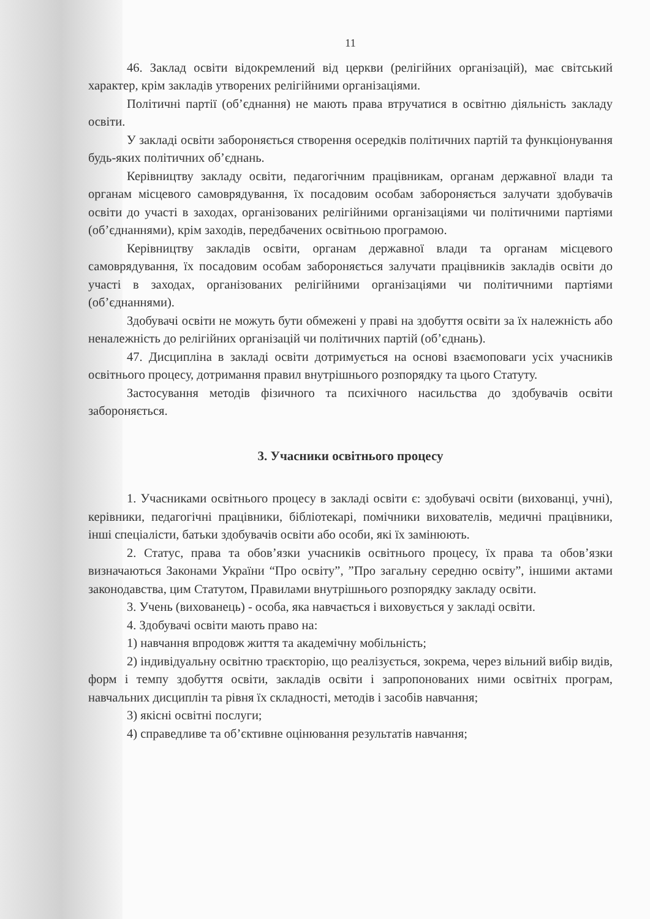11
46. Заклад освіти відокремлений від церкви (релігійних організацій), має світський характер, крім закладів утворених релігійними організаціями.
Політичні партії (об’єднання) не мають права втручатися в освітню діяльність закладу освіти.
У закладі освіти забороняється створення осередків політичних партій та функціонування будь-яких політичних об’єднань.
Керівництву закладу освіти, педагогічним працівникам, органам державної влади та органам місцевого самоврядування, їх посадовим особам забороняється залучати здобувачів освіти до участі в заходах, організованих релігійними організаціями чи політичними партіями (об’єднаннями), крім заходів, передбачених освітньою програмою.
Керівництву закладів освіти, органам державної влади та органам місцевого самоврядування, їх посадовим особам забороняється залучати працівників закладів освіти до участі в заходах, організованих релігійними організаціями чи політичними партіями (об’єднаннями).
Здобувачі освіти не можуть бути обмежені у праві на здобуття освіти за їх належність або неналежність до релігійних організацій чи політичних партій (об’єднань).
47. Дисципліна в закладі освіти дотримується на основі взаємоповаги усіх учасників освітнього процесу, дотримання правил внутрішнього розпорядку та цього Статуту.
Застосування методів фізичного та психічного насильства до здобувачів освіти забороняється.
3. Учасники освітнього процесу
1. Учасниками освітнього процесу в закладі освіти є: здобувачі освіти (вихованці, учні), керівники, педагогічні працівники, бібліотекарі, помічники вихователів, медичні працівники, інші спеціалісти, батьки здобувачів освіти або особи, які їх замінюють.
2. Статус, права та обов’язки учасників освітнього процесу, їх права та обов’язки визначаються Законами України “Про освіту”, ”Про загальну середню освіту”, іншими актами законодавства, цим Статутом, Правилами внутрішнього розпорядку закладу освіти.
3. Учень (вихованець) - особа, яка навчається і виховується у закладі освіти.
4. Здобувачі освіти мають право на:
1) навчання впродовж життя та академічну мобільність;
2) індивідуальну освітню траєкторію, що реалізується, зокрема, через вільний вибір видів, форм і темпу здобуття освіти, закладів освіти і запропонованих ними освітніх програм, навчальних дисциплін та рівня їх складності, методів і засобів навчання;
3) якісні освітні послуги;
4) справедливе та об’єктивне оцінювання результатів навчання;